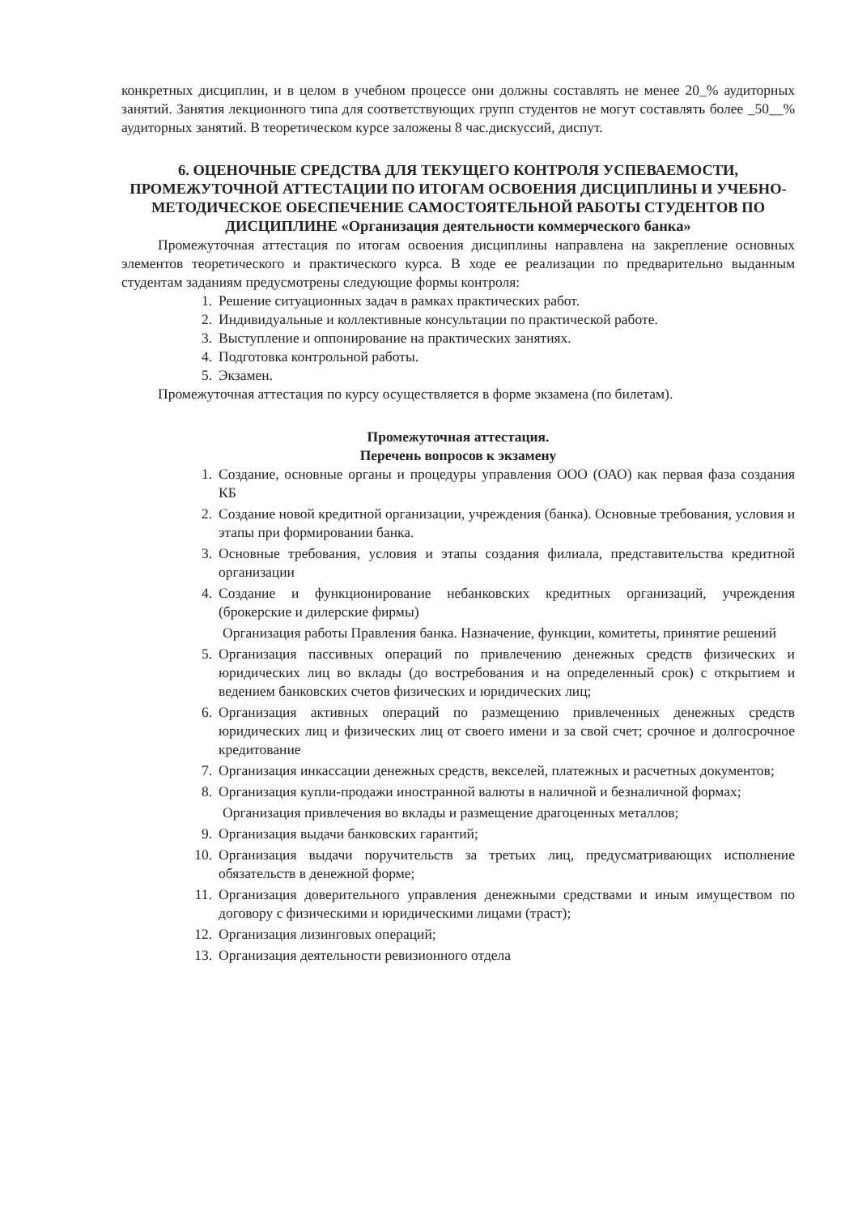конкретных дисциплин, и в целом в учебном процессе они должны составлять не менее 20_% аудиторных занятий. Занятия лекционного типа для соответствующих групп студентов не могут составлять более _50__% аудиторных занятий. В теоретическом курсе заложены 8 час.дискуссий, диспут.
6. ОЦЕНОЧНЫЕ СРЕДСТВА ДЛЯ ТЕКУЩЕГО КОНТРОЛЯ УСПЕВАЕМОСТИ, ПРОМЕЖУТОЧНОЙ АТТЕСТАЦИИ ПО ИТОГАМ ОСВОЕНИЯ ДИСЦИПЛИНЫ И УЧЕБНО-МЕТОДИЧЕСКОЕ ОБЕСПЕЧЕНИЕ САМОСТОЯТЕЛЬНОЙ РАБОТЫ СТУДЕНТОВ ПО ДИСЦИПЛИНЕ «Организация деятельности коммерческого банка»
Промежуточная аттестация по итогам освоения дисциплины направлена на закрепление основных элементов теоретического и практического курса. В ходе ее реализации по предварительно выданным студентам заданиям предусмотрены следующие формы контроля:
1. Решение ситуационных задач в рамках практических работ.
2. Индивидуальные и коллективные консультации по практической работе.
3. Выступление и оппонирование на практических занятиях.
4. Подготовка контрольной работы.
5. Экзамен.
Промежуточная аттестация по курсу осуществляется в форме экзамена (по билетам).
Промежуточная аттестация.
Перечень вопросов к экзамену
1. Создание, основные органы и процедуры управления ООО (ОАО) как первая фаза создания КБ
2. Создание новой кредитной организации, учреждения (банка). Основные требования, условия и этапы при формировании банка.
3. Основные требования, условия и этапы создания филиала, представительства кредитной организации
4. Создание и функционирование небанковских кредитных организаций, учреждения (брокерские и дилерские фирмы)
Организация работы Правления банка. Назначение, функции, комитеты, принятие решений
5. Организация пассивных операций по привлечению денежных средств физических и юридических лиц во вклады (до востребования и на определенный срок) с открытием и ведением банковских счетов физических и юридических лиц;
6. Организация активных операций по размещению привлеченных денежных средств юридических лиц и физических лиц от своего имени и за свой счет; срочное и долгосрочное кредитование
7. Организация инкассации денежных средств, векселей, платежных и расчетных документов;
8. Организация купли-продажи иностранной валюты в наличной и безналичной формах;
Организация привлечения во вклады и размещение драгоценных металлов;
9. Организация выдачи банковских гарантий;
10. Организация выдачи поручительств за третьих лиц, предусматривающих исполнение обязательств в денежной форме;
11. Организация доверительного управления денежными средствами и иным имуществом по договору с физическими и юридическими лицами (траст);
12. Организация лизинговых операций;
13. Организация деятельности ревизионного отдела